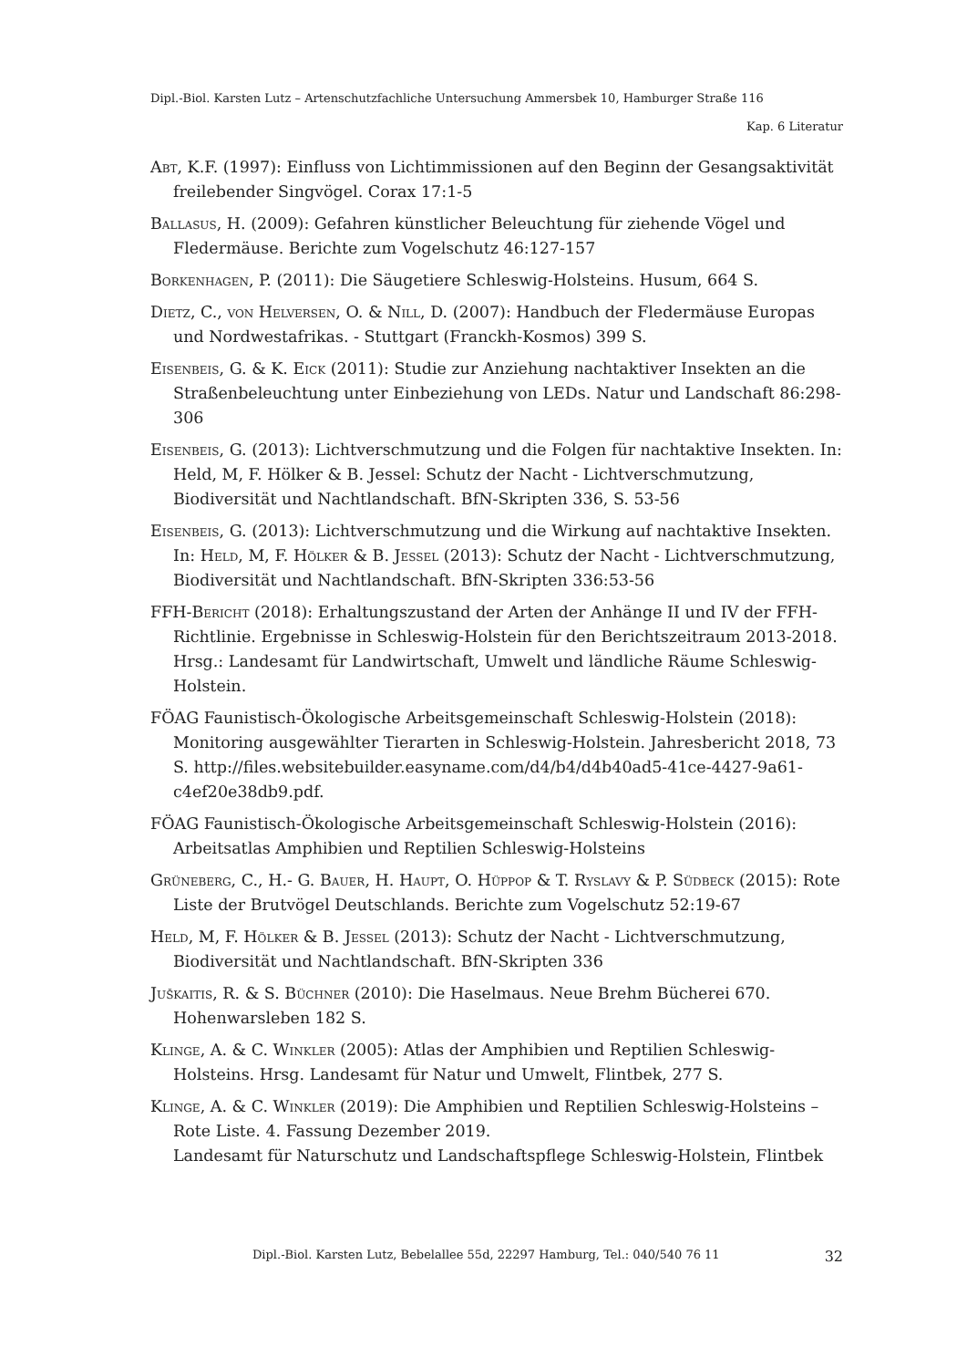Dipl.-Biol. Karsten Lutz – Artenschutzfachliche Untersuchung Ammersbek 10, Hamburger Straße 116
Kap. 6 Literatur
Abt, K.F. (1997): Einfluss von Lichtimmissionen auf den Beginn der Gesangsaktivität freilebender Singvögel. Corax 17:1-5
Ballasus, H. (2009): Gefahren künstlicher Beleuchtung für ziehende Vögel und Fledermäuse. Berichte zum Vogelschutz 46:127-157
Borkenhagen, P. (2011): Die Säugetiere Schleswig-Holsteins. Husum, 664 S.
Dietz, C., von Helversen, O. & Nill, D. (2007): Handbuch der Fledermäuse Europas und Nordwestafrikas. - Stuttgart (Franckh-Kosmos) 399 S.
Eisenbeis, G. & K. Eick (2011): Studie zur Anziehung nachtaktiver Insekten an die Straßenbeleuchtung unter Einbeziehung von LEDs. Natur und Landschaft 86:298-306
Eisenbeis, G. (2013): Lichtverschmutzung und die Folgen für nachtaktive Insekten. In: Held, M, F. Hölker & B. Jessel: Schutz der Nacht - Lichtverschmutzung, Biodiversität und Nachtlandschaft. BfN-Skripten 336, S. 53-56
Eisenbeis, G. (2013): Lichtverschmutzung und die Wirkung auf nachtaktive Insekten. In: Held, M, F. Hölker & B. Jessel (2013): Schutz der Nacht - Lichtverschmutzung, Biodiversität und Nachtlandschaft. BfN-Skripten 336:53-56
FFH-Bericht (2018): Erhaltungszustand der Arten der Anhänge II und IV der FFH-Richtlinie. Ergebnisse in Schleswig-Holstein für den Berichtszeitraum 2013-2018. Hrsg.: Landesamt für Landwirtschaft, Umwelt und ländliche Räume Schleswig-Holstein.
FÖAG Faunistisch-Ökologische Arbeitsgemeinschaft Schleswig-Holstein (2018): Monitoring ausgewählter Tierarten in Schleswig-Holstein. Jahresbericht 2018, 73 S. http://files.websitebuilder.easyname.com/d4/b4/d4b40ad5-41ce-4427-9a61-c4ef20e38db9.pdf.
FÖAG Faunistisch-Ökologische Arbeitsgemeinschaft Schleswig-Holstein (2016): Arbeitsatlas Amphibien und Reptilien Schleswig-Holsteins
Grüneberg, C., H.- G. Bauer, H. Haupt, O. Hüppop & T. Ryslavy & P. Südbeck (2015): Rote Liste der Brutvögel Deutschlands. Berichte zum Vogelschutz 52:19-67
Held, M, F. Hölker & B. Jessel (2013): Schutz der Nacht - Lichtverschmutzung, Biodiversität und Nachtlandschaft. BfN-Skripten 336
Juškaitis, R. & S. Büchner (2010): Die Haselmaus. Neue Brehm Bücherei 670. Hohenwarsleben 182 S.
Klinge, A. & C. Winkler (2005): Atlas der Amphibien und Reptilien Schleswig-Holsteins. Hrsg. Landesamt für Natur und Umwelt, Flintbek, 277 S.
Klinge, A. & C. Winkler (2019): Die Amphibien und Reptilien Schleswig-Holsteins – Rote Liste. 4. Fassung Dezember 2019.
Landesamt für Naturschutz und Landschaftspflege Schleswig-Holstein, Flintbek
Dipl.-Biol. Karsten Lutz, Bebelallee 55d, 22297 Hamburg, Tel.: 040/540 76 11 32